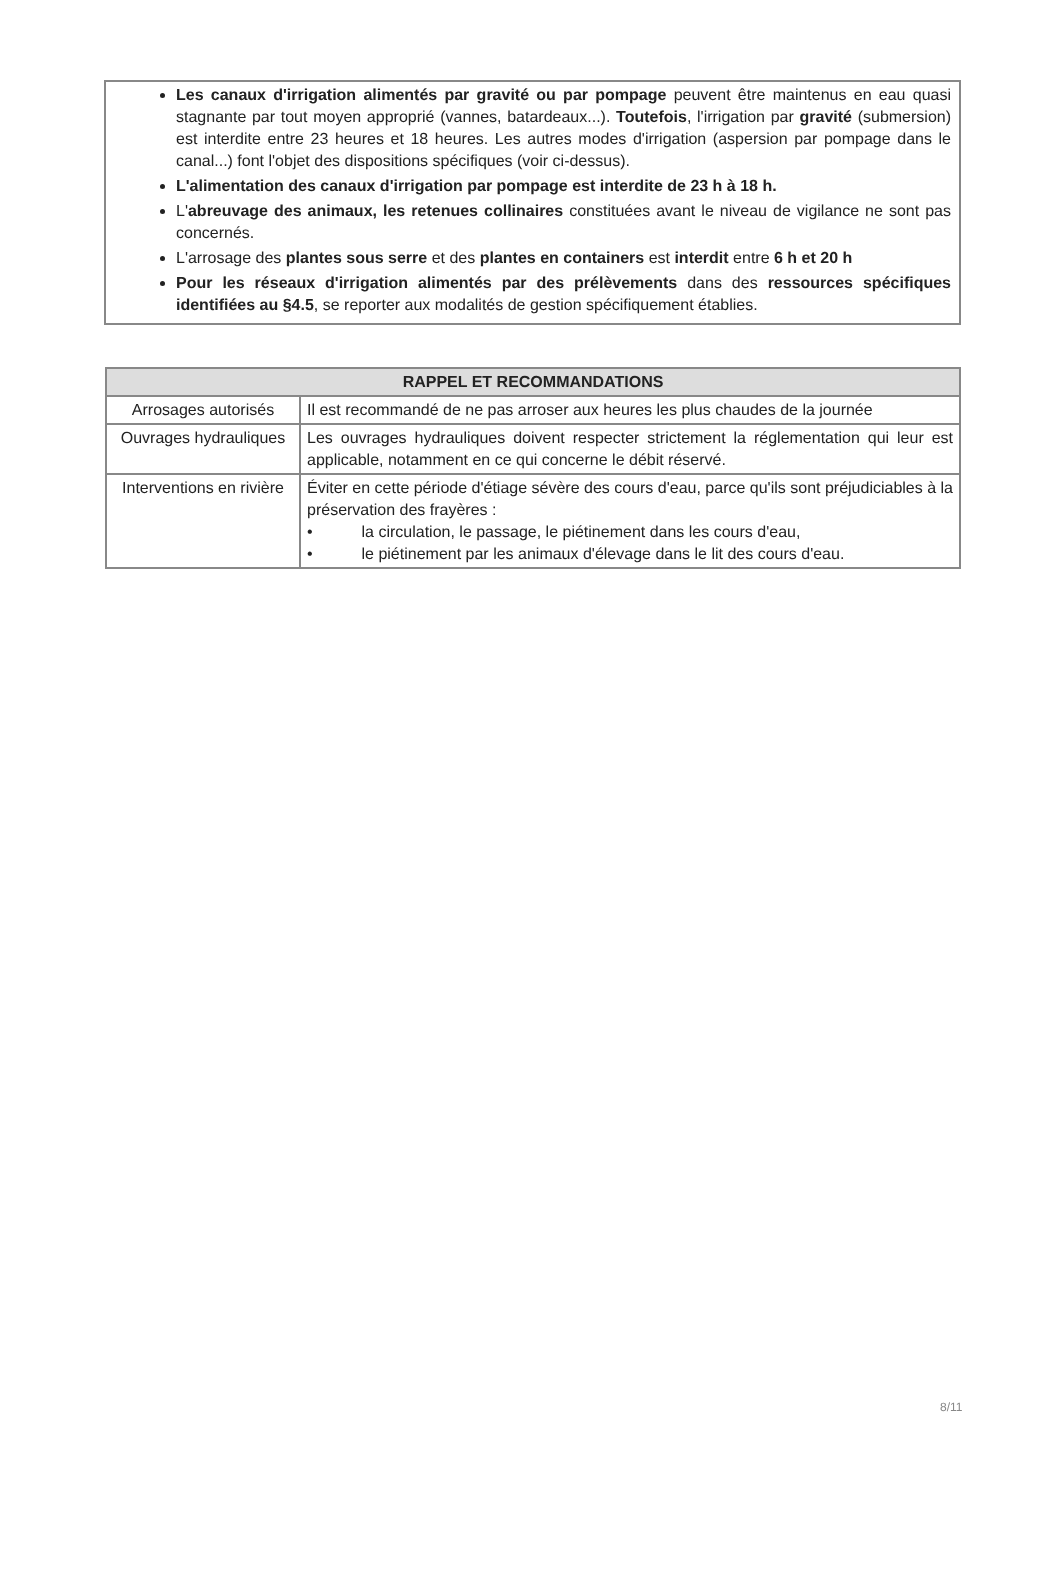Les canaux d'irrigation alimentés par gravité ou par pompage peuvent être maintenus en eau quasi stagnante par tout moyen approprié (vannes, batardeaux...). Toutefois, l'irrigation par gravité (submersion) est interdite entre 23 heures et 18 heures. Les autres modes d'irrigation (aspersion par pompage dans le canal...) font l'objet des dispositions spécifiques (voir ci-dessus).
L'alimentation des canaux d'irrigation par pompage est interdite de 23 h à 18 h.
L'abreuvage des animaux, les retenues collinaires constituées avant le niveau de vigilance ne sont pas concernés.
L'arrosage des plantes sous serre et des plantes en containers est interdit entre 6 h et 20 h
Pour les réseaux d'irrigation alimentés par des prélèvements dans des ressources spécifiques identifiées au §4.5, se reporter aux modalités de gestion spécifiquement établies.
| RAPPEL ET RECOMMANDATIONS | |
| --- | --- |
| Arrosages autorisés | Il est recommandé de ne pas arroser aux heures les plus chaudes de la journée |
| Ouvrages hydrauliques | Les ouvrages hydrauliques doivent respecter strictement la réglementation qui leur est applicable, notamment en ce qui concerne le débit réservé. |
| Interventions en rivière | Éviter en cette période d'étiage sévère des cours d'eau, parce qu'ils sont préjudiciables à la préservation des frayères : • la circulation, le passage, le piétinement dans les cours d'eau, • le piétinement par les animaux d'élevage dans le lit des cours d'eau. |
8/11